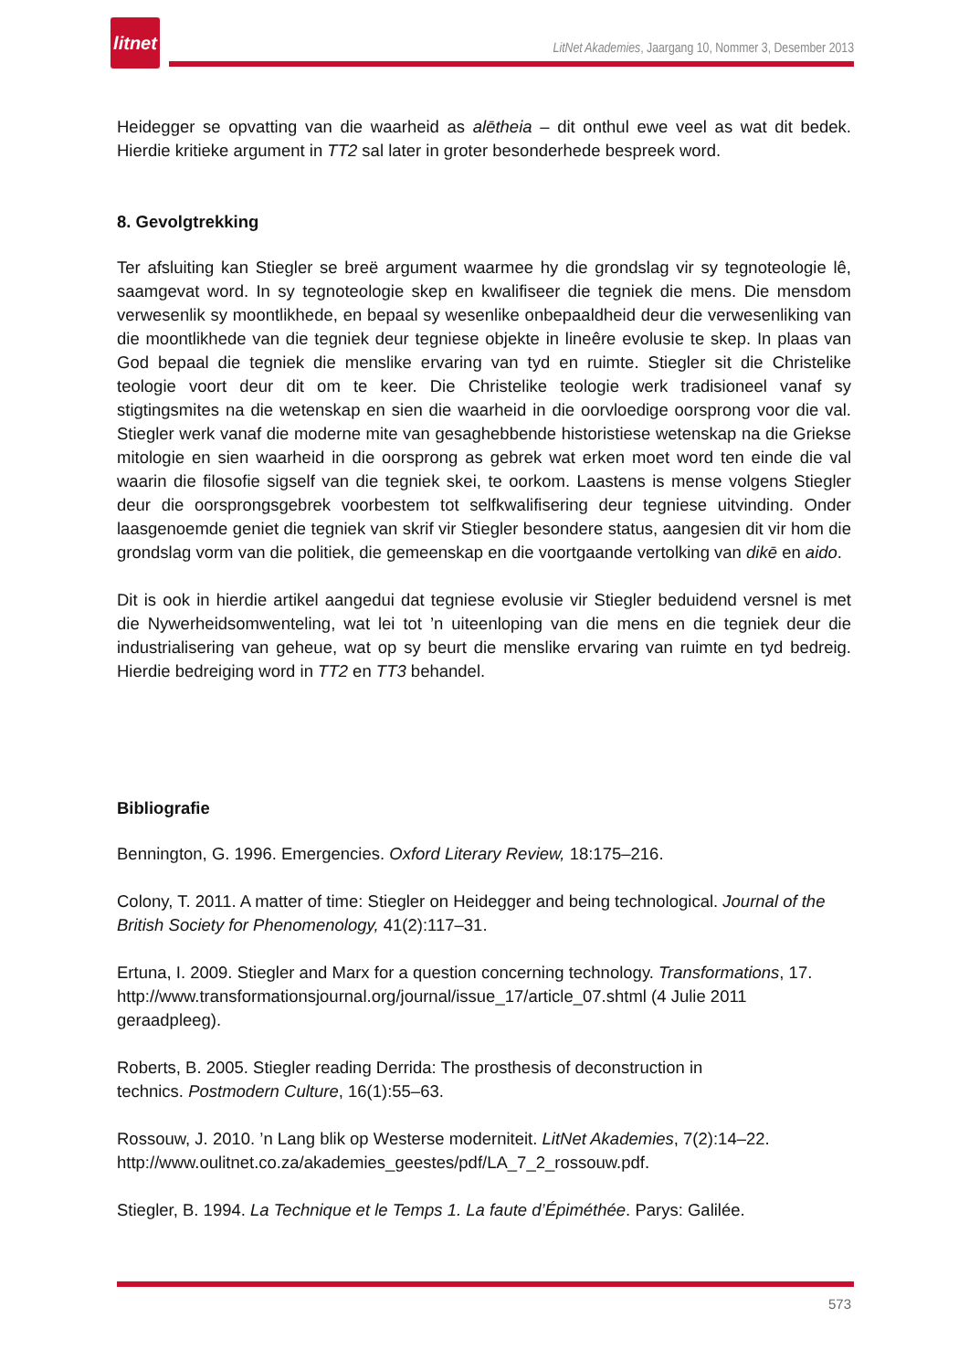litnet
LitNet Akademies, Jaargang 10, Nommer 3, Desember 2013
Heidegger se opvatting van die waarheid as alētheia – dit onthul ewe veel as wat dit bedek. Hierdie kritieke argument in TT2 sal later in groter besonderhede bespreek word.
8. Gevolgtrekking
Ter afsluiting kan Stiegler se breë argument waarmee hy die grondslag vir sy tegnoteologie lê, saamgevat word. In sy tegnoteologie skep en kwalifiseer die tegniek die mens. Die mensdom verwesenlik sy moontlikhede, en bepaal sy wesenlike onbepaaldheid deur die verwesenliking van die moontlikhede van die tegniek deur tegniese objekte in lineêre evolusie te skep. In plaas van God bepaal die tegniek die menslike ervaring van tyd en ruimte. Stiegler sit die Christelike teologie voort deur dit om te keer. Die Christelike teologie werk tradisioneel vanaf sy stigtingsmites na die wetenskap en sien die waarheid in die oorvloedige oorsprong voor die val. Stiegler werk vanaf die moderne mite van gesaghebbende historistiese wetenskap na die Griekse mitologie en sien waarheid in die oorsprong as gebrek wat erken moet word ten einde die val waarin die filosofie sigself van die tegniek skei, te oorkom. Laastens is mense volgens Stiegler deur die oorsprongsgebrek voorbestem tot selfkwalifisering deur tegniese uitvinding. Onder laasgenoemde geniet die tegniek van skrif vir Stiegler besondere status, aangesien dit vir hom die grondslag vorm van die politiek, die gemeenskap en die voortgaande vertolking van dikē en aido.
Dit is ook in hierdie artikel aangedui dat tegniese evolusie vir Stiegler beduidend versnel is met die Nywerheidsomwenteling, wat lei tot ’n uiteenloping van die mens en die tegniek deur die industrialisering van geheue, wat op sy beurt die menslike ervaring van ruimte en tyd bedreig. Hierdie bedreiging word in TT2 en TT3 behandel.
Bibliografie
Bennington, G. 1996. Emergencies. Oxford Literary Review, 18:175–216.
Colony, T. 2011. A matter of time: Stiegler on Heidegger and being technological. Journal of the British Society for Phenomenology, 41(2):117–31.
Ertuna, I. 2009. Stiegler and Marx for a question concerning technology. Transformations, 17. http://www.transformationsjournal.org/journal/issue_17/article_07.shtml (4 Julie 2011 geraadpleeg).
Roberts, B. 2005. Stiegler reading Derrida: The prosthesis of deconstruction in
technics. Postmodern Culture, 16(1):55–63.
Rossouw, J. 2010. ’n Lang blik op Westerse moderniteit. LitNet Akademies, 7(2):14–22. http://www.oulitnet.co.za/akademies_geestes/pdf/LA_7_2_rossouw.pdf.
Stiegler, B. 1994. La Technique et le Temps 1. La faute d’Épiméthée. Parys: Galilée.
573